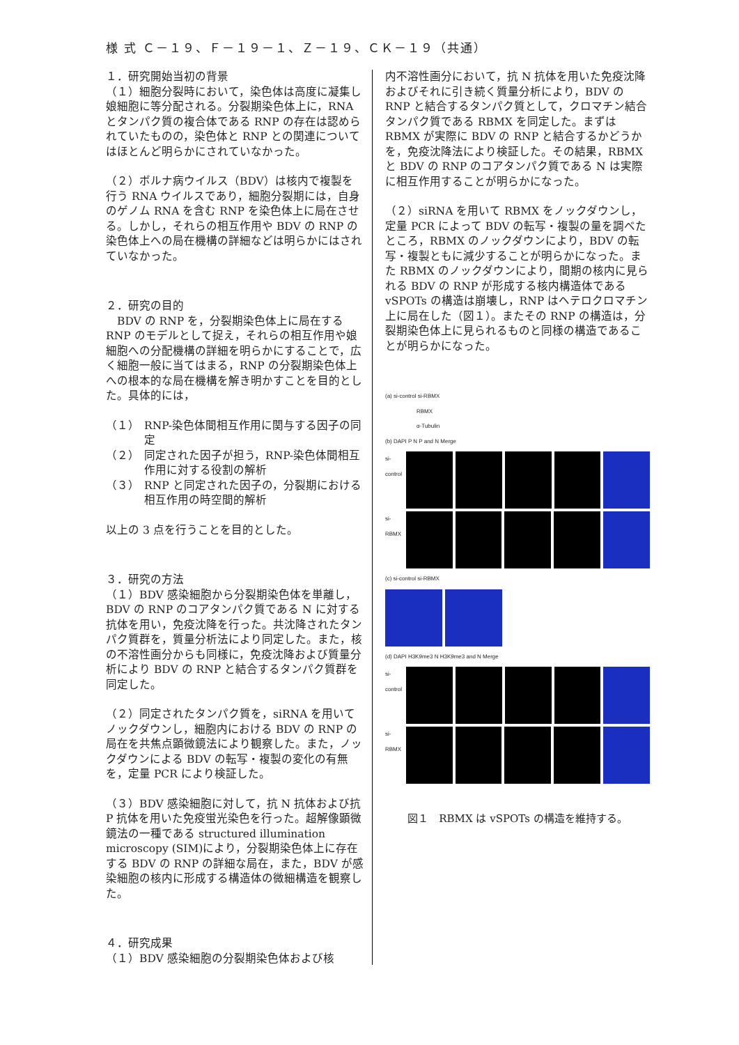様 式 Ｃ－１９、Ｆ－１９－１、Ｚ－１９、ＣＫ－１９（共通）
１．研究開始当初の背景
（１）細胞分裂時において，染色体は高度に凝集し娘細胞に等分配される。分裂期染色体上に，RNA とタンパク質の複合体である RNP の存在は認められていたものの，染色体と RNP との関連についてはほとんど明らかにされていなかった。
（２）ボルナ病ウイルス（BDV）は核内で複製を行う RNA ウイルスであり，細胞分裂期には，自身のゲノム RNA を含む RNP を染色体上に局在させる。しかし，それらの相互作用や BDV の RNP の染色体上への局在機構の詳細などは明らかにはされていなかった。
２．研究の目的
　BDV の RNP を，分裂期染色体上に局在する RNP のモデルとして捉え，それらの相互作用や娘細胞への分配機構の詳細を明らかにすることで，広く細胞一般に当てはまる，RNP の分裂期染色体上への根本的な局在機構を解き明かすことを目的とした。具体的には，
（１） RNP-染色体間相互作用に関与する因子の同定
（２） 同定された因子が担う，RNP-染色体間相互作用に対する役割の解析
（３） RNP と同定された因子の，分裂期における相互作用の時空間的解析
以上の 3 点を行うことを目的とした。
３．研究の方法
（１）BDV 感染細胞から分裂期染色体を単離し，BDV の RNP のコアタンパク質である N に対する抗体を用い，免疫沈降を行った。共沈降されたタンパク質群を，質量分析法により同定した。また，核の不溶性画分からも同様に，免疫沈降および質量分析により BDV の RNP と結合するタンパク質群を同定した。
（２）同定されたタンパク質を，siRNA を用いてノックダウンし，細胞内における BDV の RNP の局在を共焦点顕微鏡法により観察した。また，ノックダウンによる BDV の転写・複製の変化の有無を，定量 PCR により検証した。
（３）BDV 感染細胞に対して，抗 N 抗体および抗 P 抗体を用いた免疫蛍光染色を行った。超解像顕微鏡法の一種である structured illumination microscopy (SIM)により，分裂期染色体上に存在する BDV の RNP の詳細な局在，また，BDV が感染細胞の核内に形成する構造体の微細構造を観察した。
４．研究成果
（１）BDV 感染細胞の分裂期染色体および核
内不溶性画分において，抗 N 抗体を用いた免疫沈降およびそれに引き続く質量分析により，BDV の RNP と結合するタンパク質として，クロマチン結合タンパク質である RBMX を同定した。まずは RBMX が実際に BDV の RNP と結合するかどうかを，免疫沈降法により検証した。その結果，RBMX と BDV の RNP のコアタンパク質である N は実際に相互作用することが明らかになった。
（２）siRNA を用いて RBMX をノックダウンし，定量 PCR によって BDV の転写・複製の量を調べたところ，RBMX のノックダウンにより，BDV の転写・複製ともに減少することが明らかになった。また RBMX のノックダウンにより，間期の核内に見られる BDV の RNP が形成する核内構造体である vSPOTs の構造は崩壊し，RNP はヘテロクロマチン上に局在した（図１）。またその RNP の構造は，分裂期染色体上に見られるものと同様の構造であることが明らかになった。
(a) si-control si-RBMX
RBMX
α-Tubulin
(b) DAPI P N P and N Merge
si-control
si-RBMX
(c) si-control si-RBMX
(d) DAPI H3K9me3 N H3K9me3 and N Merge
si-control
si-RBMX
図１　RBMX は vSPOTs の構造を維持する。